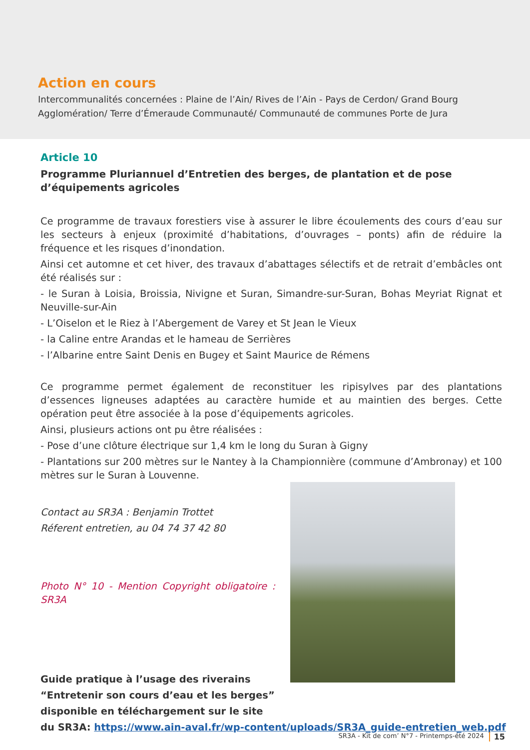Action en cours
Intercommunalités concernées : Plaine de l’Ain/ Rives de l’Ain - Pays de Cerdon/ Grand Bourg Agglomération/ Terre d’Émeraude Communauté/ Communauté de communes Porte de Jura
Article 10
Programme Pluriannuel d’Entretien des berges, de plantation et de pose d’équipements agricoles
Ce programme de travaux forestiers vise à assurer le libre écoulements des cours d’eau sur les secteurs à enjeux (proximité d’habitations, d’ouvrages – ponts) afin de réduire la fréquence et les risques d’inondation.
Ainsi cet automne et cet hiver, des travaux d’abattages sélectifs et de retrait d’embâcles ont été réalisés sur :
- le Suran à Loisia, Broissia, Nivigne et Suran, Simandre-sur-Suran, Bohas Meyriat Rignat et Neuville-sur-Ain
- L’Oiselon et le Riez à l’Abergement de Varey et St Jean le Vieux
- la Caline entre Arandas et le hameau de Serrières
- l’Albarine entre Saint Denis en Bugey et Saint Maurice de Rémens
Ce programme permet également de reconstituer les ripisylves par des plantations d’essences ligneuses adaptées au caractère humide et au maintien des berges. Cette opération peut être associée à la pose d’équipements agricoles.
Ainsi, plusieurs actions ont pu être réalisées :
- Pose d’une clôture électrique sur 1,4 km le long du Suran à Gigny
- Plantations sur 200 mètres sur le Nantey à la Championnière (commune d’Ambronay) et 100 mètres sur le Suran à Louvenne.
Contact au SR3A : Benjamin Trottet
Réferent entretien, au 04 74 37 42 80
Photo N° 10 - Mention Copyright obligatoire : SR3A
Guide pratique à l’usage des riverains
“Entretenir son cours d’eau et les berges”
disponible en téléchargement sur le site
du SR3A: https://www.ain-aval.fr/wp-content/uploads/SR3A_guide-entretien_web.pdf
SR3A - Kit de com’ N°7 - Printemps-été 2024 15